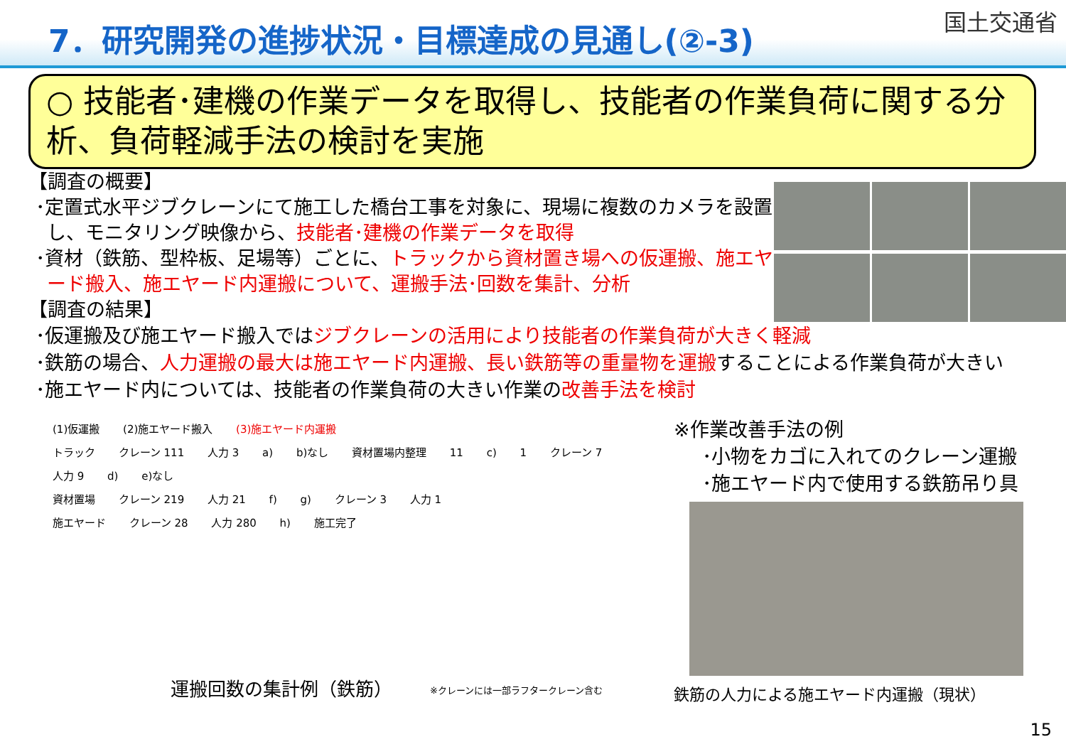7．研究開発の進捗状況・目標達成の見通し(②-3)
国土交通省
○ 技能者･建機の作業データを取得し、技能者の作業負荷に関する分析、負荷軽減手法の検討を実施
【調査の概要】
･定置式水平ジブクレーンにて施工した橋台工事を対象に、現場に複数のカメラを設置し、モニタリング映像から、技能者･建機の作業データを取得
･資材（鉄筋、型枠板、足場等）ごとに、トラックから資材置き場への仮運搬、施エヤード搬入、施エヤード内運搬について、運搬手法･回数を集計、分析
【調査の結果】
･仮運搬及び施エヤード搬入ではジブクレーンの活用により技能者の作業負荷が大きく軽減
･鉄筋の場合、人力運搬の最大は施エヤード内運搬、長い鉄筋等の重量物を運搬することによる作業負荷が大きい
･施エヤード内については、技能者の作業負荷の大きい作業の改善手法を検討
(1)仮運搬 (2)施エヤード搬入 (3)施エヤード内運搬
トラック クレーン 111 人力 3 a) b)なし 資材置場内整理 11 c) 1 クレーン 7 人力 9 d) e)なし
資材置場 クレーン 219 人力 21 f) g) クレーン 3 人力 1
施エヤード クレーン 28 人力 280 h) 施工完了
運搬回数の集計例（鉄筋）
※クレーンには一部ラフタークレーン含む
※作業改善手法の例
･小物をカゴに入れてのクレーン運搬
･施エヤード内で使用する鉄筋吊り具
鉄筋の人力による施エヤード内運搬（現状）
15